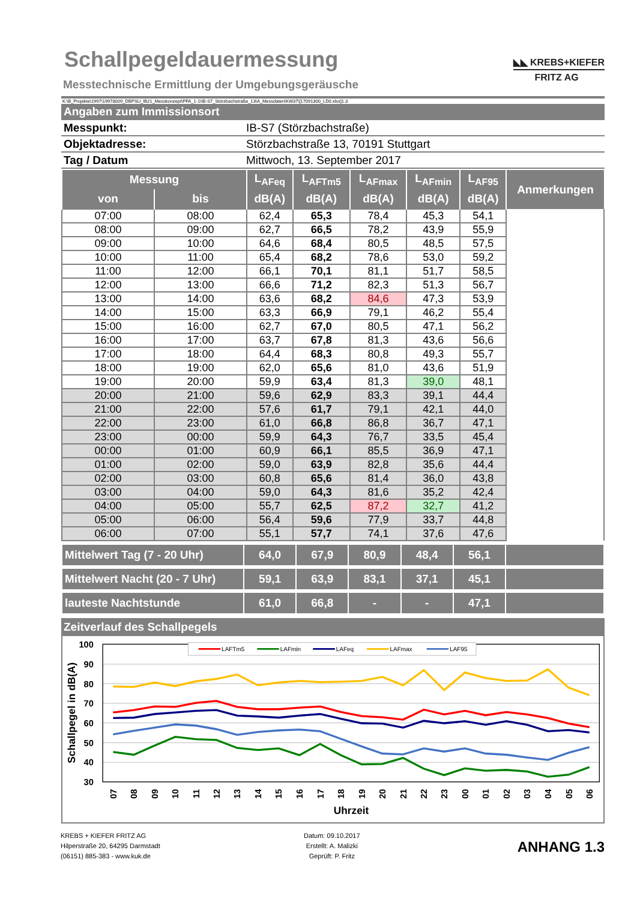Schallpegeldauermessung
Messtechnische Ermittlung der Umgebungsgeräusche
◣◣ KREBS+KIEFER
FRITZ AG
K:\B_Projekte\1997\19978009_DBPSU_IB21_Messkonzept\PFA_1-1\IB-S7_Störzbachstraße_13\A_Messdaten\KW37\[17091300_LD0.xlsx]1.3
| Angaben zum Immissionsort | |
| Messpunkt: | IB-S7 (Störzbachstraße) |
| Objektadresse: | Störzbachstraße 13, 70191 Stuttgart |
| Tag / Datum | Mittwoch, 13. September 2017 |
| Messung | | L<sub>AFeq</sub> | L<sub>AFTm5</sub> | L<sub>AFmax</sub> | L<sub>AFmin</sub> | L<sub>AF95</sub> | Anmerkungen |
| --- | --- | --- | --- | --- | --- | --- | --- |
| von | bis | dB(A) | dB(A) | dB(A) | dB(A) | dB(A) | |
| 07:00 | 08:00 | 62,4 | 65,3 | 78,4 | 45,3 | 54,1 | |
| 08:00 | 09:00 | 62,7 | 66,5 | 78,2 | 43,9 | 55,9 | |
| 09:00 | 10:00 | 64,6 | 68,4 | 80,5 | 48,5 | 57,5 | |
| 10:00 | 11:00 | 65,4 | 68,2 | 78,6 | 53,0 | 59,2 | |
| 11:00 | 12:00 | 66,1 | 70,1 | 81,1 | 51,7 | 58,5 | |
| 12:00 | 13:00 | 66,6 | 71,2 | 82,3 | 51,3 | 56,7 | |
| 13:00 | 14:00 | 63,6 | 68,2 | 84,6 | 47,3 | 53,9 | |
| 14:00 | 15:00 | 63,3 | 66,9 | 79,1 | 46,2 | 55,4 | |
| 15:00 | 16:00 | 62,7 | 67,0 | 80,5 | 47,1 | 56,2 | |
| 16:00 | 17:00 | 63,7 | 67,8 | 81,3 | 43,6 | 56,6 | |
| 17:00 | 18:00 | 64,4 | 68,3 | 80,8 | 49,3 | 55,7 | |
| 18:00 | 19:00 | 62,0 | 65,6 | 81,0 | 43,6 | 51,9 | |
| 19:00 | 20:00 | 59,9 | 63,4 | 81,3 | 39,0 | 48,1 | |
| 20:00 | 21:00 | 59,6 | 62,9 | 83,3 | 39,1 | 44,4 | |
| 21:00 | 22:00 | 57,6 | 61,7 | 79,1 | 42,1 | 44,0 | |
| 22:00 | 23:00 | 61,0 | 66,8 | 86,8 | 36,7 | 47,1 | |
| 23:00 | 00:00 | 59,9 | 64,3 | 76,7 | 33,5 | 45,4 | |
| 00:00 | 01:00 | 60,9 | 66,1 | 85,5 | 36,9 | 47,1 | |
| 01:00 | 02:00 | 59,0 | 63,9 | 82,8 | 35,6 | 44,4 | |
| 02:00 | 03:00 | 60,8 | 65,6 | 81,4 | 36,0 | 43,8 | |
| 03:00 | 04:00 | 59,0 | 64,3 | 81,6 | 35,2 | 42,4 | |
| 04:00 | 05:00 | 55,7 | 62,5 | 87,2 | 32,7 | 41,2 | |
| 05:00 | 06:00 | 56,4 | 59,6 | 77,9 | 33,7 | 44,8 | |
| 06:00 | 07:00 | 55,1 | 57,7 | 74,1 | 37,6 | 47,6 | |
| Mittelwert Tag (7 - 20 Uhr) | 64,0 | 67,9 | 80,9 | 48,4 | 56,1 | |
| Mittelwert Nacht (20 - 7 Uhr) | 59,1 | 63,9 | 83,1 | 37,1 | 45,1 | |
| lauteste Nachtstunde | 61,0 | 66,8 | - | - | 47,1 | |
| Zeitverlauf des Schallpegels |
100
90
80
70
60
50
40
30
Schallpegel in dB(A)
LAFTm5
LAFmin
LAFeq
LAFmax
LAF95
07
08
09
10
11
12
13
14
15
16
17
18
19
20
21
22
23
00
01
02
03
04
05
06
Uhrzeit
KREBS + KIEFER FRITZ AG
Hilperstraße 20, 64295 Darmstadt
(06151) 885-383 - www.kuk.de
Datum: 09.10.2017
Erstellt: A. Malizki
Geprüft: P. Fritz
ANHANG 1.3